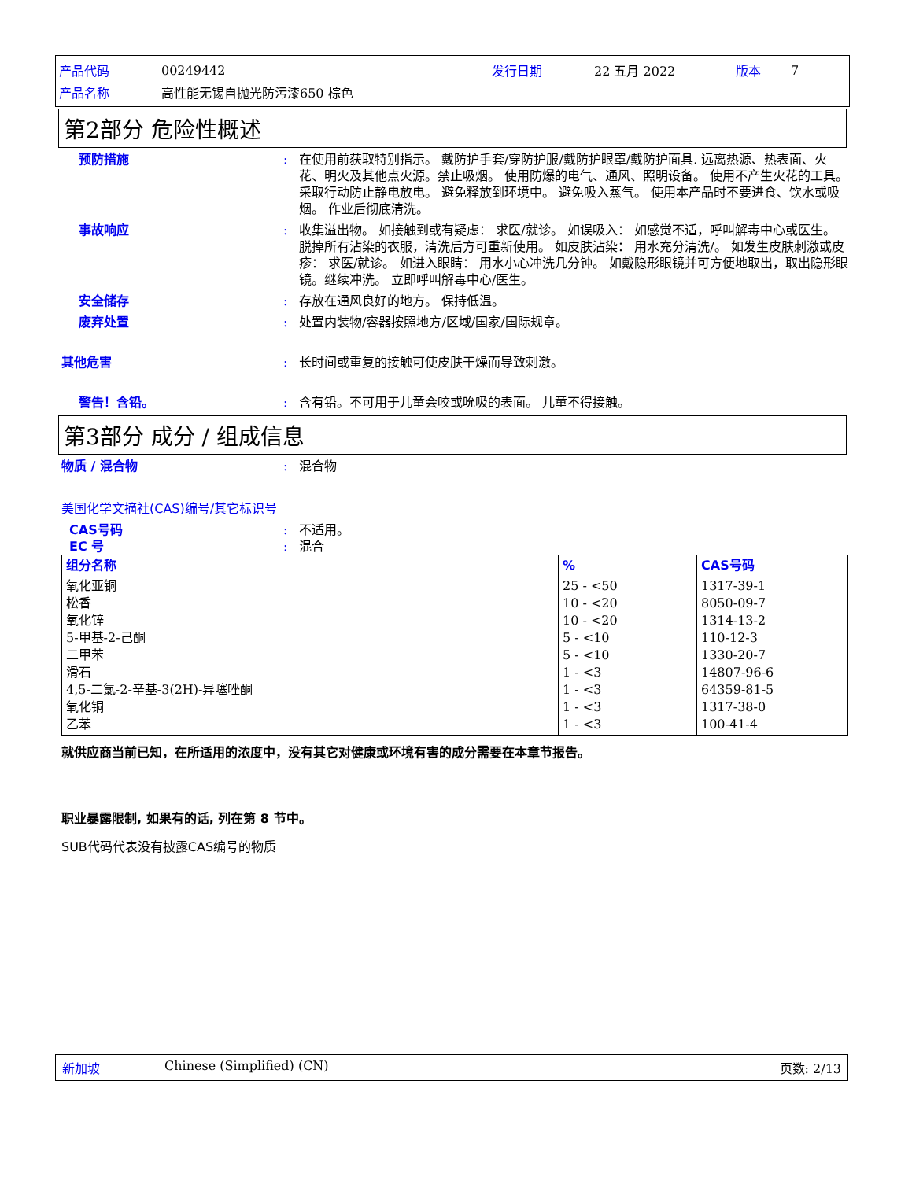| 产品代码 | 00249442 | 发行日期 | 22 五月 2022 | 版本 | 7 |
| 产品名称 | 高性能无锡自抛光防污漆650 棕色 | | | | |
第2部分 危险性概述
预防措施 : 在使用前获取特别指示。 戴防护手套/穿防护服/戴防护眼罩/戴防护面具. 远离热源、热表面、火花、明火及其他点火源。禁止吸烟。 使用防爆的电气、通风、照明设备。 使用不产生火花的工具。 采取行动防止静电放电。 避免释放到环境中。 避免吸入蒸气。 使用本产品时不要进食、饮水或吸烟。 作业后彻底清洗。
事故响应 : 收集溢出物。 如接触到或有疑虑： 求医/就诊。 如误吸入： 如感觉不适，呼叫解毒中心或医生。 脱掉所有沾染的衣服，清洗后方可重新使用。 如皮肤沾染： 用水充分清洗/。 如发生皮肤刺激或皮疹： 求医/就诊。 如进入眼睛： 用水小心冲洗几分钟。 如戴隐形眼镜并可方便地取出，取出隐形眼镜。继续冲洗。 立即呼叫解毒中心/医生。
安全储存 : 存放在通风良好的地方。 保持低温。
废弃处置 : 处置内装物/容器按照地方/区域/国家/国际规章。
其他危害 : 长时间或重复的接触可使皮肤干燥而导致刺激。
警告！含铅。 : 含有铅。不可用于儿童会咬或吮吸的表面。 儿童不得接触。
第3部分 成分 / 组成信息
物质 / 混合物 : 混合物
美国化学文摘社(CAS)编号/其它标识号
CAS号码 : 不适用。
EC 号 : 混合
| 组分名称 | % | CAS号码 |
| 氧化亚铜 松香 氧化锌 5-甲基-2-己酮 二甲苯 滑石 4,5-二氯-2-辛基-3(2H)-异噻唑酮 氧化铜 乙苯 | 25 - <50 10 - <20 10 - <20 5 - <10 5 - <10 1 - <3 1 - <3 1 - <3 1 - <3 | 1317-39-1 8050-09-7 1314-13-2 110-12-3 1330-20-7 14807-96-6 64359-81-5 1317-38-0 100-41-4 |
就供应商当前已知，在所适用的浓度中，没有其它对健康或环境有害的成分需要在本章节报告。
职业暴露限制, 如果有的话, 列在第 8 节中。
SUB代码代表没有披露CAS编号的物质
新加坡 Chinese (Simplified) (CN) 页数: 2/13